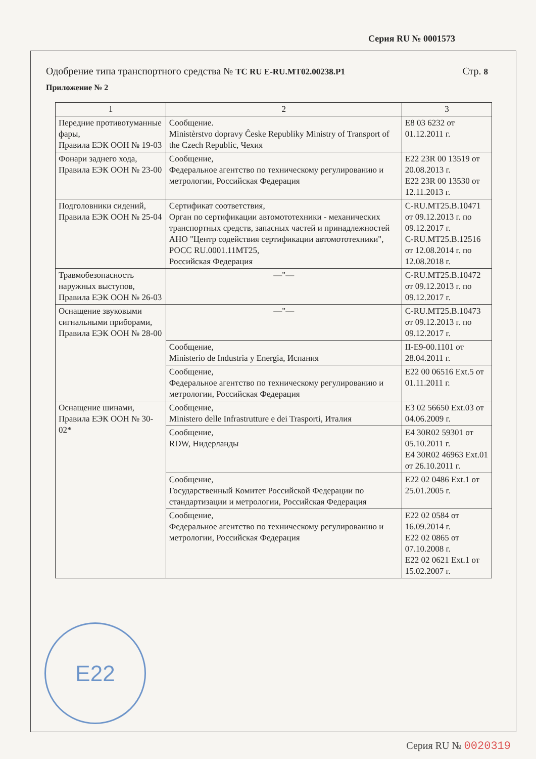Серия RU № 0001573
Одобрение типа транспортного средства № ТС RU E-RU.MT02.00238.P1
Стр. 8
Приложение № 2
| 1 | 2 | 3 |
| --- | --- | --- |
| Передние противотуманные фары, Правила ЕЭК ООН № 19-03 | Сообщение. Ministèrstvo dopravy Ĉeske Republiky Ministry of Transport of the Czech Republic, Чехия | E8 03 6232 от 01.12.2011 г. |
| Фонари заднего хода, Правила ЕЭК ООН № 23-00 | Сообщение, Федеральное агентство по техническому регулированию и метрологии, Российская Федерация | E22 23R 00 13519 от 20.08.2013 г. E22 23R 00 13530 от 12.11.2013 г. |
| Подголовники сидений, Правила ЕЭК ООН № 25-04 | Сертификат соответствия, Орган по сертификации автомототехники - механических транспортных средств, запасных частей и принадлежностей АНО "Центр содействия сертификации автомототехники", РОСС RU.0001.11МТ25, Российская Федерация | C-RU.MT25.B.10471 от 09.12.2013 г. по 09.12.2017 г. C-RU.MT25.B.12516 от 12.08.2014 г. по 12.08.2018 г. |
| Травмобезопасность наружных выступов, Правила ЕЭК ООН № 26-03 | —"— | C-RU.MT25.B.10472 от 09.12.2013 г. по 09.12.2017 г. |
| Оснащение звуковыми сигнальными приборами, Правила ЕЭК ООН № 28-00 | —"— | C-RU.MT25.B.10473 от 09.12.2013 г. по 09.12.2017 г. |
| | Сообщение, Ministerio de Industria y Energia, Испания | II-E9-00.1101 от 28.04.2011 г. |
| | Сообщение, Федеральное агентство по техническому регулированию и метрологии, Российская Федерация | E22 00 06516 Ext.5 от 01.11.2011 г. |
| Оснащение шинами, Правила ЕЭК ООН № 30-02* | Сообщение, Ministero delle Infrastrutture e dei Trasporti, Италия | E3 02 56650 Ext.03 от 04.06.2009 г. |
| | Сообщение, RDW, Нидерланды | E4 30R02 59301 от 05.10.2011 г. E4 30R02 46963 Ext.01 от 26.10.2011 г. |
| | Сообщение, Государственный Комитет Российской Федерации по стандартизации и метрологии, Российская Федерация | E22 02 0486 Ext.1 от 25.01.2005 г. |
| | Сообщение, Федеральное агентство по техническому регулированию и метрологии, Российская Федерация | E22 02 0584 от 16.09.2014 г. E22 02 0865 от 07.10.2008 г. E22 02 0621 Ext.1 от 15.02.2007 г. |
E22
Серия RU № 0020319